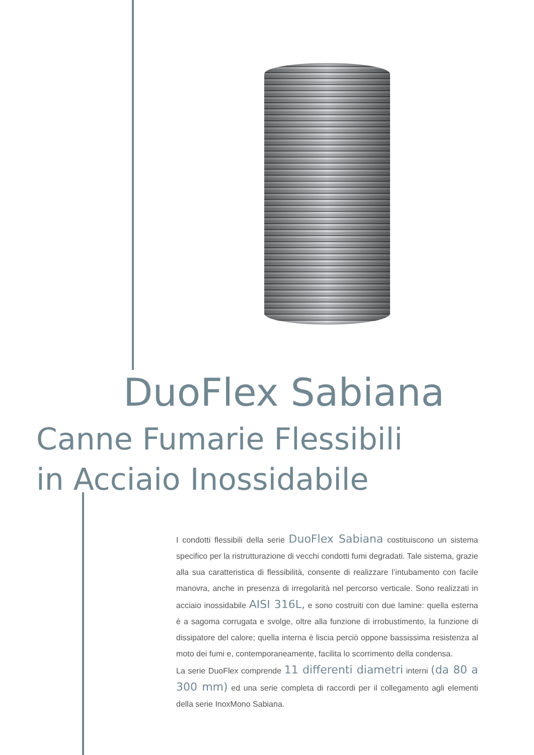DuoFlex Sabiana
Canne Fumarie Flessibili
in Acciaio Inossidabile
I condotti flessibili della serie DuoFlex Sabiana costituiscono un sistema specifico per la ristrutturazione di vecchi condotti fumi degradati. Tale sistema, grazie alla sua caratteristica di flessibilità, consente di realizzare l’intubamento con facile manovra, anche in presenza di irregolarità nel percorso verticale. Sono realizzati in acciaio inossidabile AISI 316L, e sono costruiti con due lamine: quella esterna è a sagoma corrugata e svolge, oltre alla funzione di irrobustimento, la funzione di dissipatore del calore; quella interna è liscia perciò oppone bassissima resistenza al moto dei fumi e, contemporaneamente, facilita lo scorrimento della condensa.
La serie DuoFlex comprende 11 differenti diametri interni (da 80 a 300 mm) ed una serie completa di raccordi per il collegamento agli elementi della serie InoxMono Sabiana.